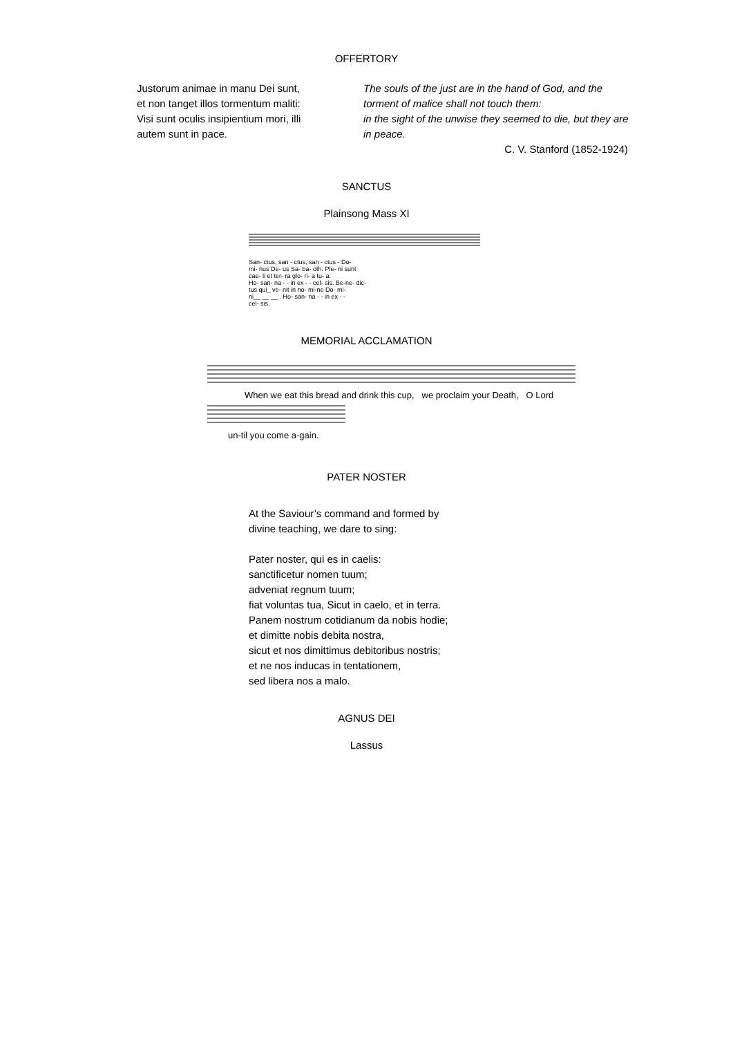OFFERTORY
Justorum animae in manu Dei sunt,
et non tanget illos tormentum maliti:
Visi sunt oculis insipientium mori, illi
autem sunt in pace.
The souls of the just are in the hand of God, and the torment of malice shall not touch them:
in the sight of the unwise they seemed to die, but they are in peace.
C. V. Stanford (1852-1924)
SANCTUS
Plainsong Mass XI
San- ctus, san - ctus, san - ctus - Do-
mi- nus De- us Sa- ba- oth. Ple- ni sunt
cae- li et ter- ra glo- ri- a tu- a.
Ho- san- na - - in ex - - cel- sis. Be-ne- dic-
tus qui_ ve- nit in no- mi-ne Do- mi-
ni__ __ __ . Ho- san- na - - in ex - -
cel- sis.
MEMORIAL ACCLAMATION
When we eat this bread and drink this cup, we proclaim your Death, O Lord
un-til you come a-gain.
PATER NOSTER
At the Saviour’s command and formed by
divine teaching, we dare to sing:
Pater noster, qui es in caelis:
sanctificetur nomen tuum;
adveniat regnum tuum;
fiat voluntas tua, Sicut in caelo, et in terra.
Panem nostrum cotidianum da nobis hodie;
et dimitte nobis debita nostra,
sicut et nos dimittimus debitoribus nostris;
et ne nos inducas in tentationem,
sed libera nos a malo.
AGNUS DEI
Lassus